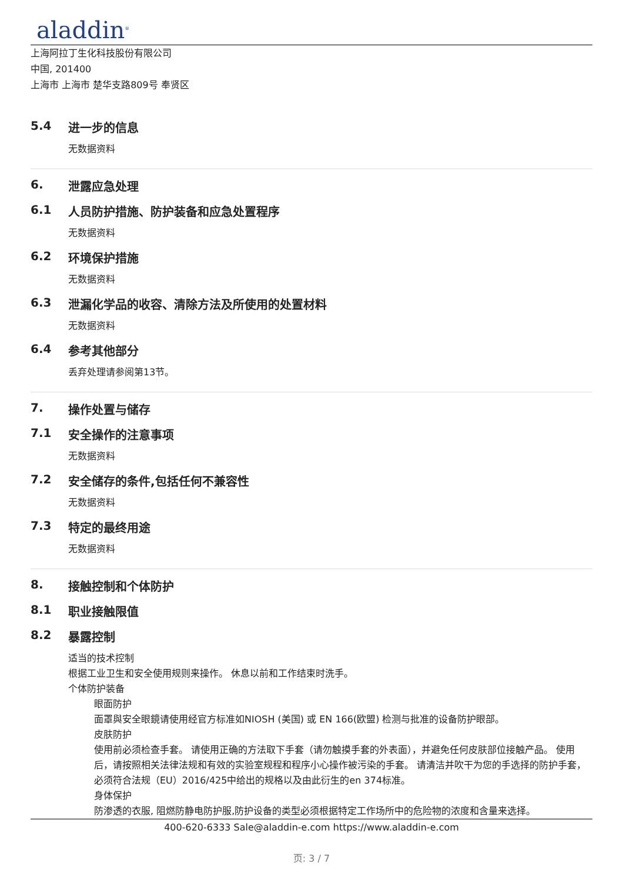aladdin<sup>®</sup>
上海阿拉丁生化科技股份有限公司
中国, 201400
上海市 上海市 楚华支路809号 奉贤区
5.4 进一步的信息
无数据资料
6. 泄露应急处理
6.1 人员防护措施、防护装备和应急处置程序
无数据资料
6.2 环境保护措施
无数据资料
6.3 泄漏化学品的收容、清除方法及所使用的处置材料
无数据资料
6.4 参考其他部分
丢弃处理请参阅第13节。
7. 操作处置与储存
7.1 安全操作的注意事项
无数据资料
7.2 安全储存的条件,包括任何不兼容性
无数据资料
7.3 特定的最终用途
无数据资料
8. 接触控制和个体防护
8.1 职业接触限值
8.2 暴露控制
适当的技术控制
根据工业卫生和安全使用规则来操作。 休息以前和工作结束时洗手。
个体防护装备
眼面防护
面罩與安全眼鏡请使用经官方标准如NIOSH (美国) 或 EN 166(欧盟) 检测与批准的设备防护眼部。
皮肤防护
使用前必须检查手套。 请使用正确的方法取下手套（请勿触摸手套的外表面），并避免任何皮肤部位接触产品。 使用后，请按照相关法律法规和有效的实验室规程和程序小心操作被污染的手套。 请清洁并吹干为您的手选择的防护手套，必须符合法规（EU）2016/425中给出的规格以及由此衍生的en 374标准。
身体保护
防渗透的衣服, 阻燃防静电防护服,防护设备的类型必须根据特定工作场所中的危险物的浓度和含量来选择。
400-620-6333 Sale@aladdin-e.com https://www.aladdin-e.com
页: 3 / 7